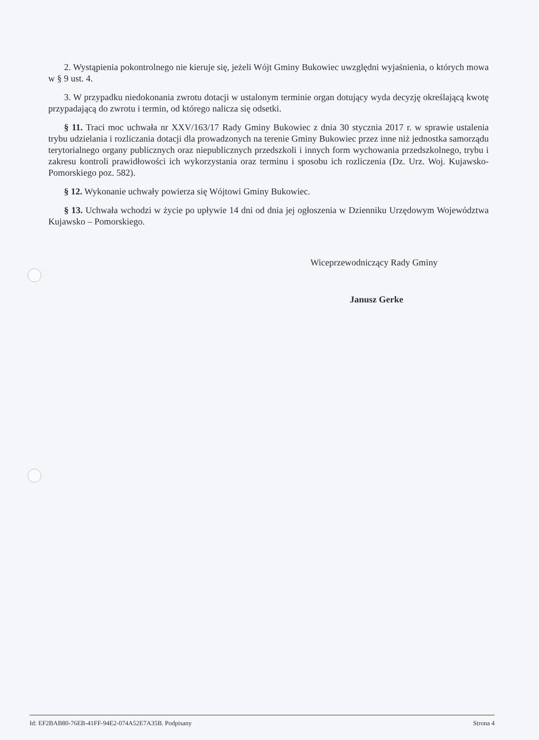2. Wystąpienia pokontrolnego nie kieruje się, jeżeli Wójt Gminy Bukowiec uwzględni wyjaśnienia, o których mowa w § 9 ust. 4.
3. W przypadku niedokonania zwrotu dotacji w ustalonym terminie organ dotujący wyda decyzję określającą kwotę przypadającą do zwrotu i termin, od którego nalicza się odsetki.
§ 11. Traci moc uchwała nr XXV/163/17 Rady Gminy Bukowiec z dnia 30 stycznia 2017 r. w sprawie ustalenia trybu udzielania i rozliczania dotacji dla prowadzonych na terenie Gminy Bukowiec przez inne niż jednostka samorządu terytorialnego organy publicznych oraz niepublicznych przedszkoli i innych form wychowania przedszkolnego, trybu i zakresu kontroli prawidłowości ich wykorzystania oraz terminu i sposobu ich rozliczenia (Dz. Urz. Woj. Kujawsko-Pomorskiego poz. 582).
§ 12. Wykonanie uchwały powierza się Wójtowi Gminy Bukowiec.
§ 13. Uchwała wchodzi w życie po upływie 14 dni od dnia jej ogłoszenia w Dzienniku Urzędowym Województwa Kujawsko – Pomorskiego.
Wiceprzewodniczący Rady Gminy
Janusz Gerke
Id: EF2BAB80-76EB-41FF-94E2-074A52E7A35B. Podpisany Strona 4